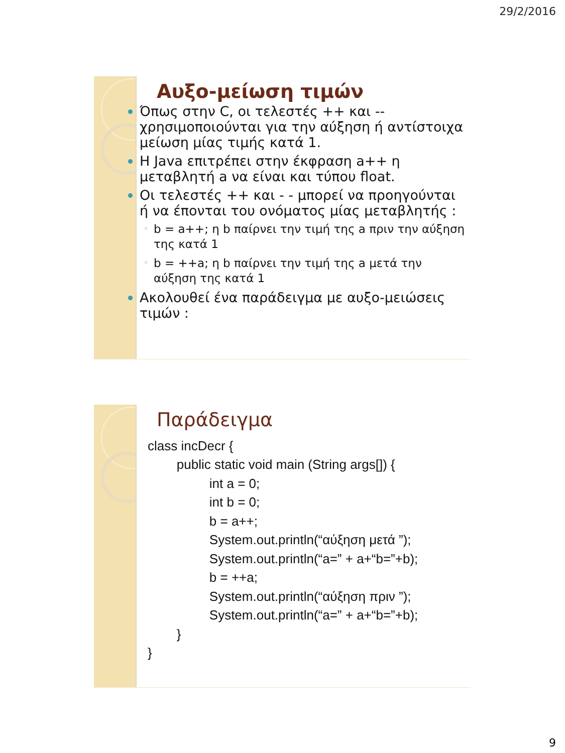29/2/2016
Αυξο-μείωση τιμών
Όπως στην C, οι τελεστές ++ και -- χρησιμοποιούνται για την αύξηση ή αντίστοιχα μείωση μίας τιμής κατά 1.
Η Java επιτρέπει στην έκφραση a++ η μεταβλητή a να είναι και τύπου float.
Οι τελεστές ++ και - - μπορεί να προηγούνται ή να έπονται του ονόματος μίας μεταβλητής :
◦ b = a++; η b παίρνει την τιμή της a πριν την αύξηση της κατά 1
◦ b = ++a; η b παίρνει την τιμή της a μετά την αύξηση της κατά 1
Ακολουθεί ένα παράδειγμα με αυξο-μειώσεις τιμών :
Παράδειγμα
class incDecr {
        public static void main (String args[]) {
                 int a = 0;
                 int b = 0;
                 b = a++;
                 System.out.println(“αύξηση μετά ”);
                 System.out.println(“a=” + a+“b=”+b);
                 b = ++a;
                 System.out.println(“αύξηση πριν ”);
                 System.out.println(“a=” + a+“b=”+b);
        }
}
9